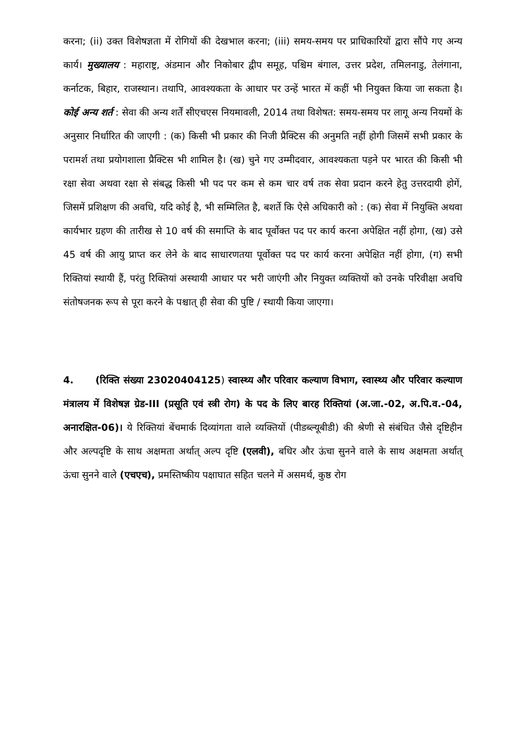करना; (ii) उक्त विशेषज्ञता में रोगियों की देखभाल करना; (iii) समय-समय पर प्राधिकारियों द्वारा सौंपे गए अन्य कार्य। मुख्यालय : महाराष्ट्र, अंडमान और निकोबार द्वीप समूह, पश्चिम बंगाल, उत्तर प्रदेश, तमिलनाडु, तेलंगाना, कर्नाटक, बिहार, राजस्थान। तथापि, आवश्यकता के आधार पर उन्हें भारत में कहीं भी नियुक्त किया जा सकता है। कोई अन्य शर्त : सेवा की अन्य शर्तें सीएचएस नियमावली, 2014 तथा विशेषत: समय-समय पर लागू अन्य नियमों के अनुसार निर्धारित की जाएगी : (क) किसी भी प्रकार की निजी प्रैक्टिस की अनुमति नहीं होगी जिसमें सभी प्रकार के परामर्श तथा प्रयोगशाला प्रैक्टिस भी शामिल है। (ख) चुने गए उम्मीदवार, आवश्यकता पड़ने पर भारत की किसी भी रक्षा सेवा अथवा रक्षा से संबद्ध किसी भी पद पर कम से कम चार वर्ष तक सेवा प्रदान करने हेतु उत्तरदायी होगें, जिसमें प्रशिक्षण की अवधि, यदि कोई है, भी सम्मिलित है, बशर्ते कि ऐसे अधिकारी को : (क) सेवा में नियुक्ति अथवा कार्यभार ग्रहण की तारीख से 10 वर्ष की समाप्ति के बाद पूर्वोक्त पद पर कार्य करना अपेक्षित नहीं होगा, (ख) उसे 45 वर्ष की आयु प्राप्त कर लेने के बाद साधारणतया पूर्वोक्त पद पर कार्य करना अपेक्षित नहीं होगा, (ग) सभी रिक्तियां स्थायी हैं, परंतु रिक्तियां अस्थायी आधार पर भरी जाएंगी और नियुक्त व्यक्तियों को उनके परिवीक्षा अवधि संतोषजनक रूप से पूरा करने के पश्चात् ही सेवा की पुष्टि / स्थायी किया जाएगा।
4. (रिक्ति संख्या 23020404125) स्वास्थ्य और परिवार कल्याण विभाग, स्वास्थ्य और परिवार कल्याण मंत्रालय में विशेषज्ञ ग्रेड-III (प्रसूति एवं स्त्री रोग) के पद के लिए बारह रिक्तियां (अ.जा.-02, अ.पि.व.-04, अनारक्षित-06)। ये रिक्तियां बेंचमार्क दिव्यांगता वाले व्यक्तियों (पीडब्ल्यूबीडी) की श्रेणी से संबंधित जैसे दृष्टिहीन और अल्पदृष्टि के साथ अक्षमता अर्थात् अल्प दृष्टि (एलवी), बधिर और ऊंचा सुनने वाले के साथ अक्षमता अर्थात् ऊंचा सुनने वाले (एचएच), प्रमस्तिष्कीय पक्षाघात सहित चलने में असमर्थ, कुष्ठ रोग